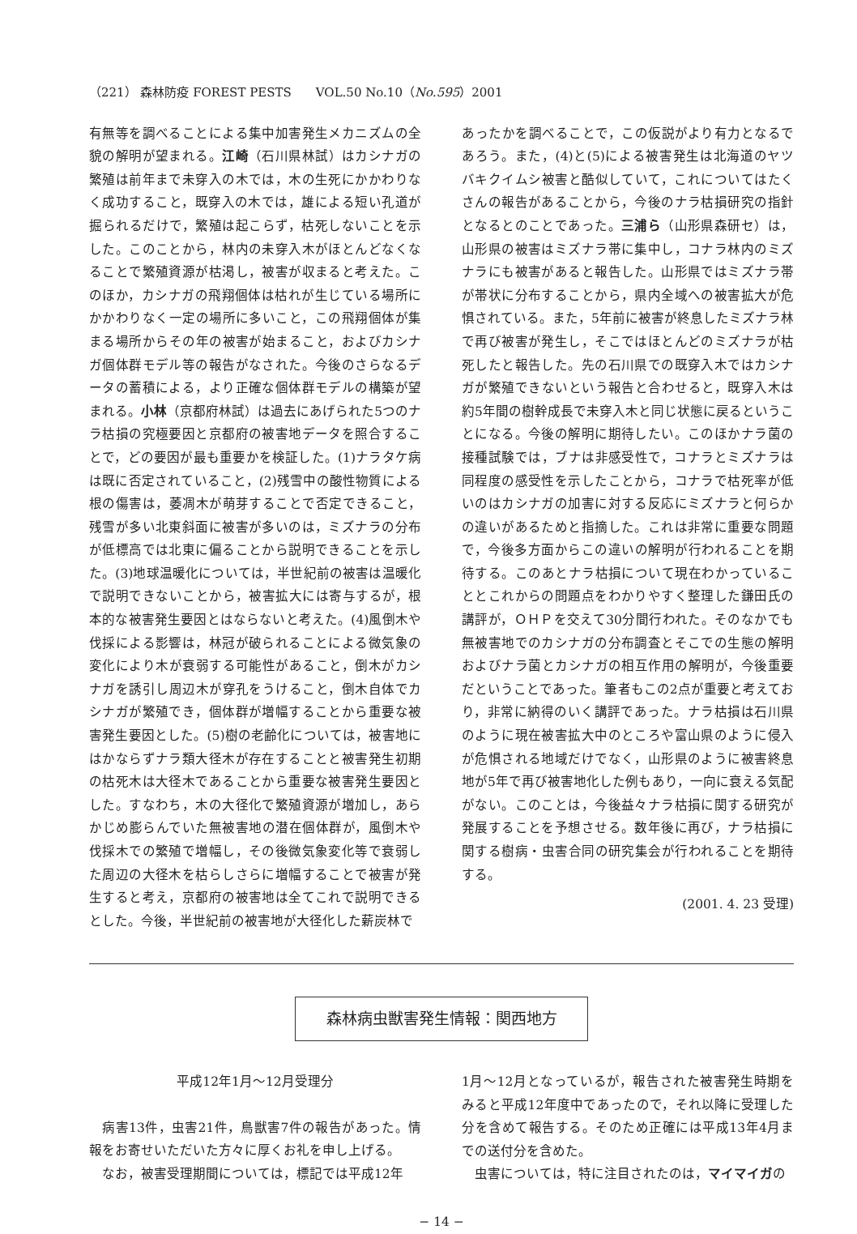（221） 森林防疫 FOREST PESTS　　VOL.50 No.10（No.595）2001
有無等を調べることによる集中加害発生メカニズムの全貌の解明が望まれる。江崎（石川県林試）はカシナガの繁殖は前年まで未穿入の木では，木の生死にかかわりなく成功すること，既穿入の木では，雄による短い孔道が掘られるだけで，繁殖は起こらず，枯死しないことを示した。このことから，林内の未穿入木がほとんどなくなることで繁殖資源が枯渇し，被害が収まると考えた。このほか，カシナガの飛翔個体は枯れが生じている場所にかかわりなく一定の場所に多いこと，この飛翔個体が集まる場所からその年の被害が始まること，およびカシナガ個体群モデル等の報告がなされた。今後のさらなるデータの蓄積による，より正確な個体群モデルの構築が望まれる。小林（京都府林試）は過去にあげられた5つのナラ枯損の究極要因と京都府の被害地データを照合することで，どの要因が最も重要かを検証した。(1)ナラタケ病は既に否定されていること，(2)残雪中の酸性物質による根の傷害は，萎凋木が萌芽することで否定できること，残雪が多い北東斜面に被害が多いのは，ミズナラの分布が低標高では北東に偏ることから説明できることを示した。(3)地球温暖化については，半世紀前の被害は温暖化で説明できないことから，被害拡大には寄与するが，根本的な被害発生要因とはならないと考えた。(4)風倒木や伐採による影響は，林冠が破られることによる微気象の変化により木が衰弱する可能性があること，倒木がカシナガを誘引し周辺木が穿孔をうけること，倒木自体でカシナガが繁殖でき，個体群が増幅することから重要な被害発生要因とした。(5)樹の老齢化については，被害地にはかならずナラ類大径木が存在することと被害発生初期の枯死木は大径木であることから重要な被害発生要因とした。すなわち，木の大径化で繁殖資源が増加し，あらかじめ膨らんでいた無被害地の潜在個体群が，風倒木や伐採木での繁殖で増幅し，その後微気象変化等で衰弱した周辺の大径木を枯らしさらに増幅することで被害が発生すると考え，京都府の被害地は全てこれで説明できるとした。今後，半世紀前の被害地が大径化した薪炭林で
あったかを調べることで，この仮説がより有力となるであろう。また，(4)と(5)による被害発生は北海道のヤツバキクイムシ被害と酷似していて，これについてはたくさんの報告があることから，今後のナラ枯損研究の指針となるとのことであった。三浦ら（山形県森研セ）は，山形県の被害はミズナラ帯に集中し，コナラ林内のミズナラにも被害があると報告した。山形県ではミズナラ帯が帯状に分布することから，県内全域への被害拡大が危惧されている。また，5年前に被害が終息したミズナラ林で再び被害が発生し，そこではほとんどのミズナラが枯死したと報告した。先の石川県での既穿入木ではカシナガが繁殖できないという報告と合わせると，既穿入木は約5年間の樹幹成長で未穿入木と同じ状態に戻るということになる。今後の解明に期待したい。このほかナラ菌の接種試験では，ブナは非感受性で，コナラとミズナラは同程度の感受性を示したことから，コナラで枯死率が低いのはカシナガの加害に対する反応にミズナラと何らかの違いがあるためと指摘した。これは非常に重要な問題で，今後多方面からこの違いの解明が行われることを期待する。このあとナラ枯損について現在わかっていることとこれからの問題点をわかりやすく整理した鎌田氏の講評が，ＯＨＰを交えて30分間行われた。そのなかでも無被害地でのカシナガの分布調査とそこでの生態の解明およびナラ菌とカシナガの相互作用の解明が，今後重要だということであった。筆者もこの2点が重要と考えており，非常に納得のいく講評であった。ナラ枯損は石川県のように現在被害拡大中のところや富山県のように侵入が危惧される地域だけでなく，山形県のように被害終息地が5年で再び被害地化した例もあり，一向に衰える気配がない。このことは，今後益々ナラ枯損に関する研究が発展することを予想させる。数年後に再び，ナラ枯損に関する樹病・虫害合同の研究集会が行われることを期待する。
(2001. 4. 23 受理)
森林病虫獣害発生情報：関西地方
平成12年1月〜12月受理分
　病害13件，虫害21件，鳥獣害7件の報告があった。情報をお寄せいただいた方々に厚くお礼を申し上げる。
　なお，被害受理期間については，標記では平成12年
1月〜12月となっているが，報告された被害発生時期をみると平成12年度中であったので，それ以降に受理した分を含めて報告する。そのため正確には平成13年4月までの送付分を含めた。
　虫害については，特に注目されたのは，マイマイガの
− 14 −